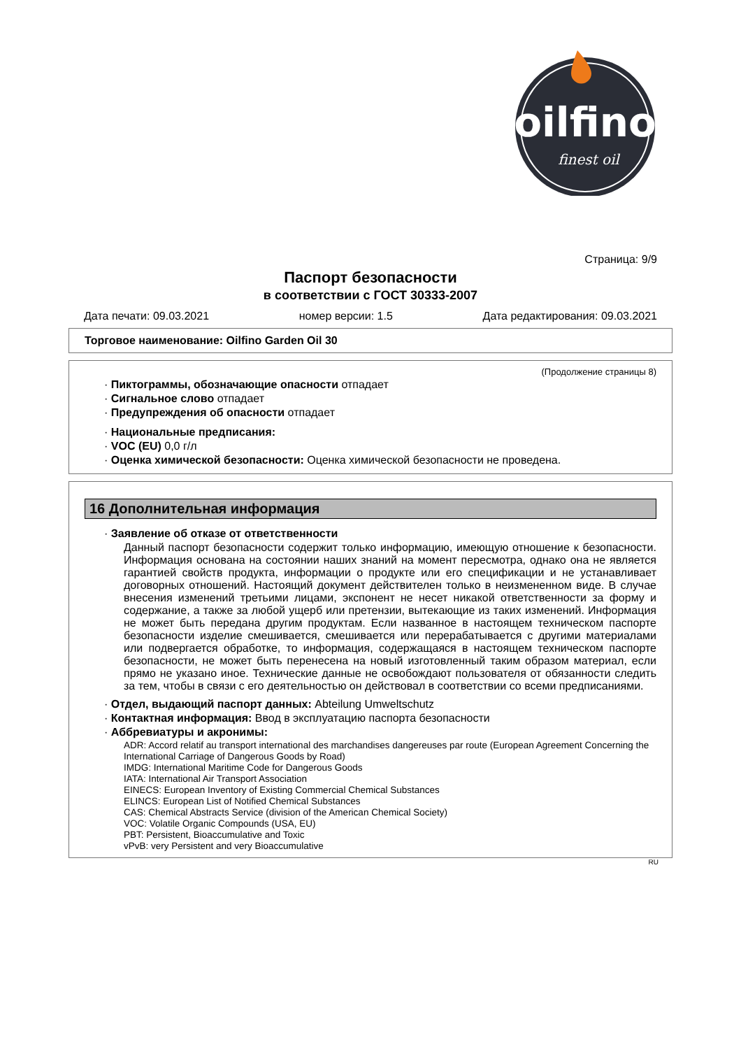oilfino
finest oil
Страница: 9/9
Паспорт безопасности
в соответствии с ГОСТ 30333-2007
Дата печати: 09.03.2021 номер версии: 1.5 Дата редактирования: 09.03.2021
Торговое наименование: Oilfino Garden Oil 30
(Продолжение страницы 8)
· Пиктограммы, обозначающие опасности отпадает
· Сигнальное слово отпадает
· Предупреждения об опасности отпадает
· Национальные предписания:
· VOC (EU) 0,0 г/л
· Оценка химической безопасности: Оценка химической безопасности не проведена.
16 Дополнительная информация
· Заявление об отказе от ответственности
Данный паспорт безопасности содержит только информацию, имеющую отношение к безопасности. Информация основана на состоянии наших знаний на момент пересмотра, однако она не является гарантией свойств продукта, информации о продукте или его спецификации и не устанавливает договорных отношений. Настоящий документ действителен только в неизмененном виде. В случае внесения изменений третьими лицами, экспонент не несет никакой ответственности за форму и содержание, а также за любой ущерб или претензии, вытекающие из таких изменений. Информация не может быть передана другим продуктам. Если названное в настоящем техническом паспорте безопасности изделие смешивается, смешивается или перерабатывается с другими материалами или подвергается обработке, то информация, содержащаяся в настоящем техническом паспорте безопасности, не может быть перенесена на новый изготовленный таким образом материал, если прямо не указано иное. Технические данные не освобождают пользователя от обязанности следить за тем, чтобы в связи с его деятельностью он действовал в соответствии со всеми предписаниями.
· Отдел, выдающий паспорт данных: Abteilung Umweltschutz
· Контактная информация: Ввод в эксплуатацию паспорта безопасности
· Аббревиатуры и акронимы:
ADR: Accord relatif au transport international des marchandises dangereuses par route (European Agreement Concerning the International Carriage of Dangerous Goods by Road)
IMDG: International Maritime Code for Dangerous Goods
IATA: International Air Transport Association
EINECS: European Inventory of Existing Commercial Chemical Substances
ELINCS: European List of Notified Chemical Substances
CAS: Chemical Abstracts Service (division of the American Chemical Society)
VOC: Volatile Organic Compounds (USA, EU)
PBT: Persistent, Bioaccumulative and Toxic
vPvB: very Persistent and very Bioaccumulative
RU